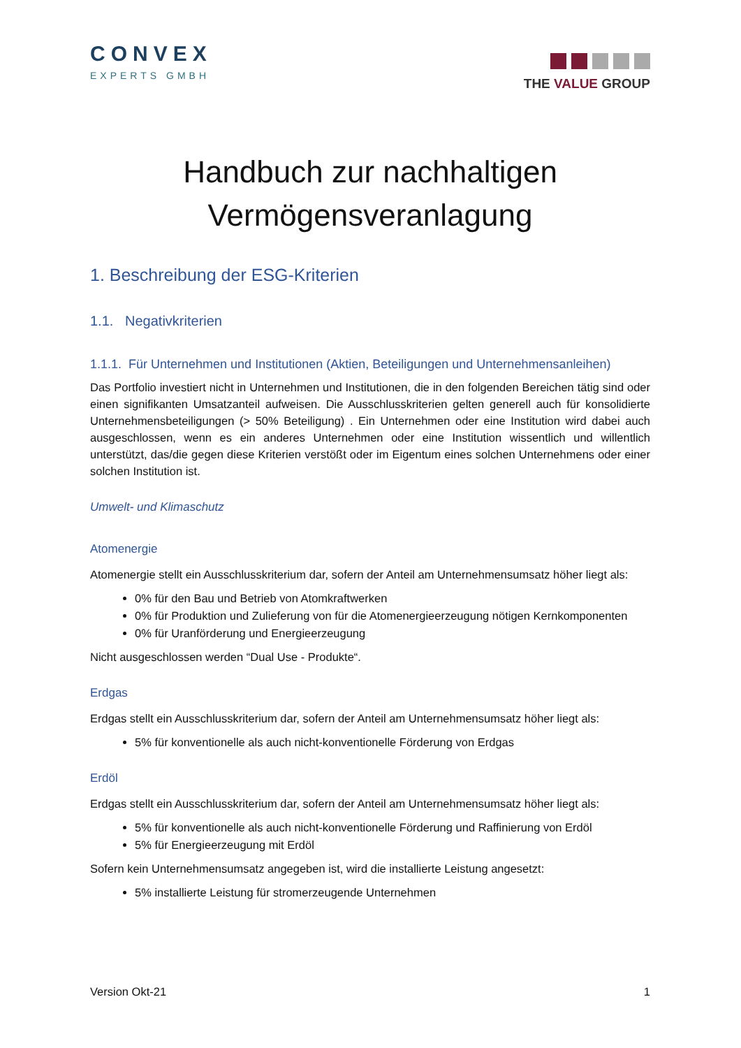CONVEX
EXPERTS GMBH
THE VALUE GROUP
Handbuch zur nachhaltigen
Vermögensveranlagung
1. Beschreibung der ESG-Kriterien
1.1. Negativkriterien
1.1.1. Für Unternehmen und Institutionen (Aktien, Beteiligungen und Unternehmensanleihen)
Das Portfolio investiert nicht in Unternehmen und Institutionen, die in den folgenden Bereichen tätig sind oder einen signifikanten Umsatzanteil aufweisen. Die Ausschlusskriterien gelten generell auch für konsolidierte Unternehmensbeteiligungen (> 50% Beteiligung) . Ein Unternehmen oder eine Institution wird dabei auch ausgeschlossen, wenn es ein anderes Unternehmen oder eine Institution wissentlich und willentlich unterstützt, das/die gegen diese Kriterien verstößt oder im Eigentum eines solchen Unternehmens oder einer solchen Institution ist.
Umwelt- und Klimaschutz
Atomenergie
Atomenergie stellt ein Ausschlusskriterium dar, sofern der Anteil am Unternehmensumsatz höher liegt als:
0% für den Bau und Betrieb von Atomkraftwerken
0% für Produktion und Zulieferung von für die Atomenergieerzeugung nötigen Kernkomponenten
0% für Uranförderung und Energieerzeugung
Nicht ausgeschlossen werden “Dual Use - Produkte“.
Erdgas
Erdgas stellt ein Ausschlusskriterium dar, sofern der Anteil am Unternehmensumsatz höher liegt als:
5% für konventionelle als auch nicht-konventionelle Förderung von Erdgas
Erdöl
Erdgas stellt ein Ausschlusskriterium dar, sofern der Anteil am Unternehmensumsatz höher liegt als:
5% für konventionelle als auch nicht-konventionelle Förderung und Raffinierung von Erdöl
5% für Energieerzeugung mit Erdöl
Sofern kein Unternehmensumsatz angegeben ist, wird die installierte Leistung angesetzt:
5% installierte Leistung für stromerzeugende Unternehmen
Version Okt-21 1